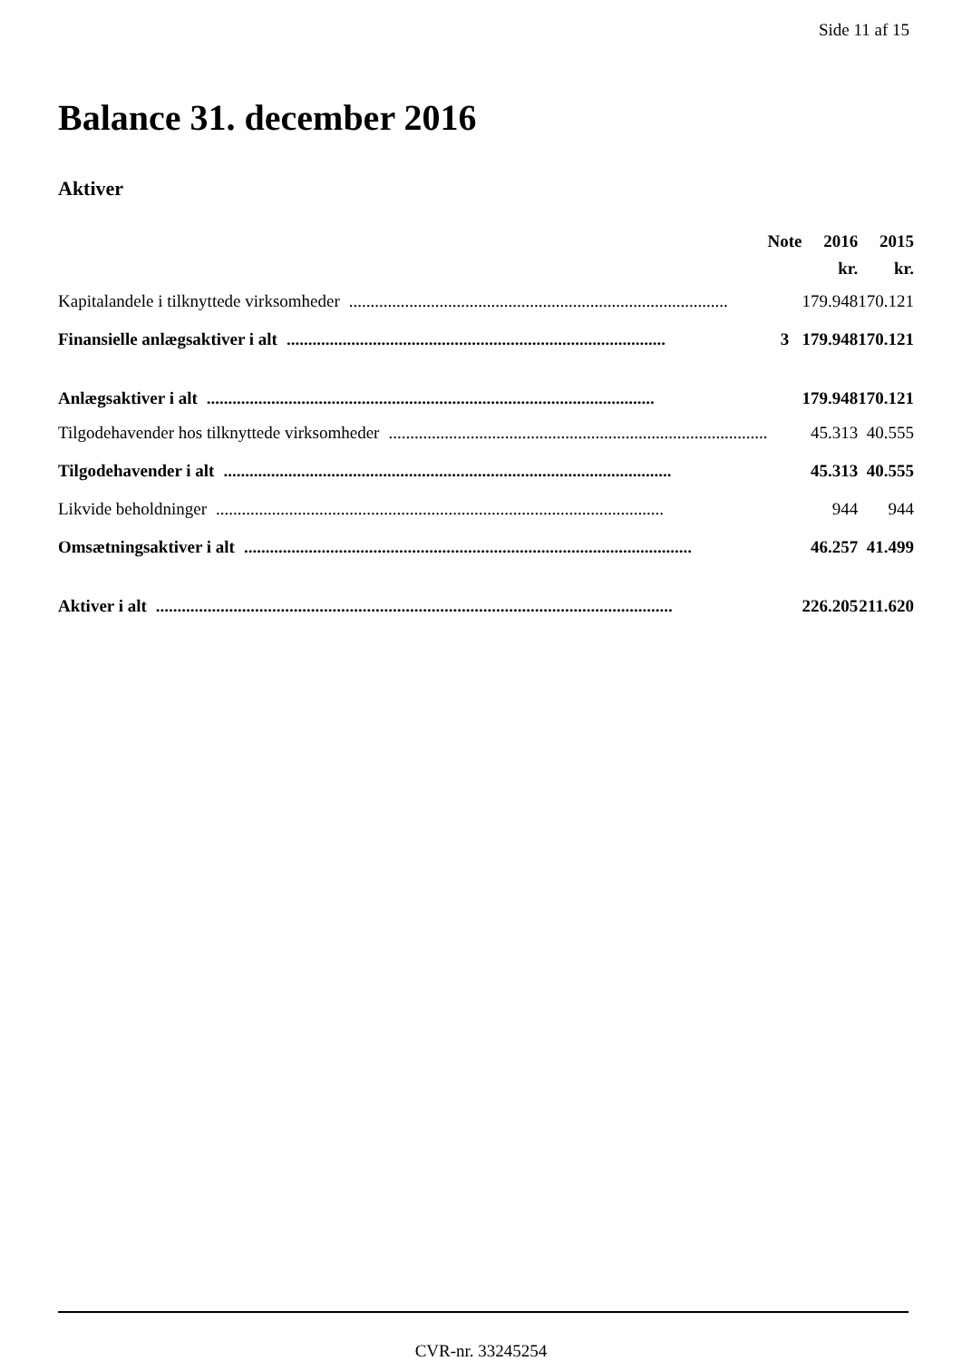Side 11 af 15
Balance 31. december 2016
Aktiver
| | Note | 2016 | 2015 |
| --- | --- | --- | --- |
| | | kr. | kr. |
| Kapitalandele i tilknyttede virksomheder ........................................................................................ | | 179.948 | 170.121 |
| Finansielle anlægsaktiver i alt ........................................................................................ | 3 | 179.948 | 170.121 |
| Anlægsaktiver i alt ........................................................................................................ | | 179.948 | 170.121 |
| Tilgodehavender hos tilknyttede virksomheder ........................................................................................ | | 45.313 | 40.555 |
| Tilgodehavender i alt ........................................................................................................ | | 45.313 | 40.555 |
| Likvide beholdninger ........................................................................................................ | | 944 | 944 |
| Omsætningsaktiver i alt ........................................................................................................ | | 46.257 | 41.499 |
| Aktiver i alt ........................................................................................................................ | | 226.205 | 211.620 |
CVR-nr. 33245254